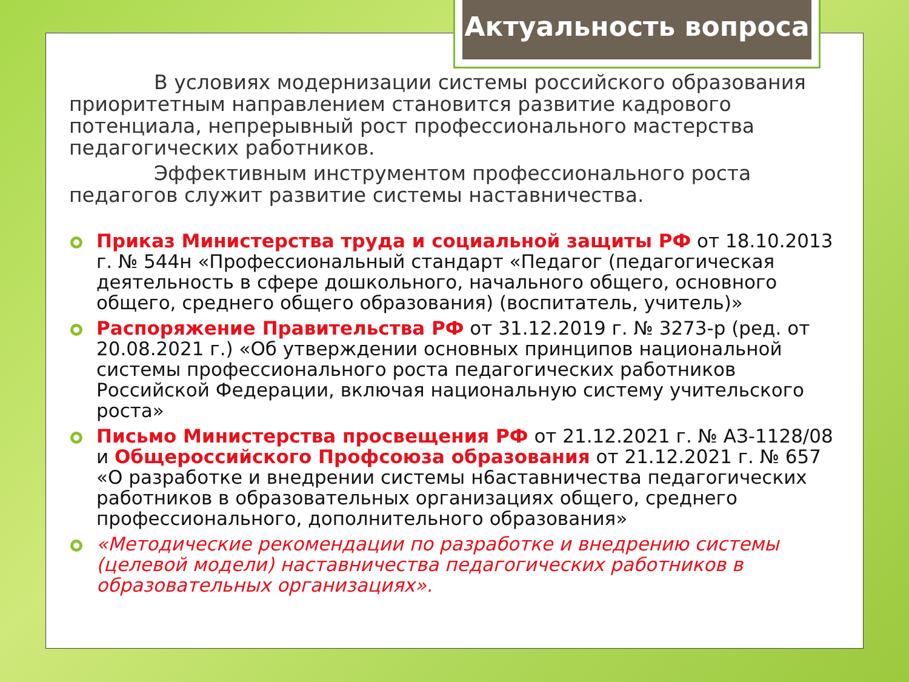Актуальность вопроса
В условиях модернизации системы российского образования приоритетным направлением становится развитие кадрового потенциала, непрерывный рост профессионального мастерства педагогических работников.
Эффективным инструментом профессионального роста педагогов служит развитие системы наставничества.
Приказ Министерства труда и социальной защиты РФ от 18.10.2013 г. № 544н «Профессиональный стандарт «Педагог (педагогическая деятельность в сфере дошкольного, начального общего, основного общего, среднего общего образования) (воспитатель, учитель)»
Распоряжение Правительства РФ от 31.12.2019 г. № 3273-р (ред. от 20.08.2021 г.) «Об утверждении основных принципов национальной системы профессионального роста педагогических работников Российской Федерации, включая национальную систему учительского роста»
Письмо Министерства просвещения РФ от 21.12.2021 г. № АЗ-1128/08 и Общероссийского Профсоюза образования от 21.12.2021 г. № 657 «О разработке и внедрении системы н6аставничества педагогических работников в образовательных организациях общего, среднего профессионального, дополнительного образования»
«Методические рекомендации по разработке и внедрению системы (целевой модели) наставничества педагогических работников в образовательных организациях».